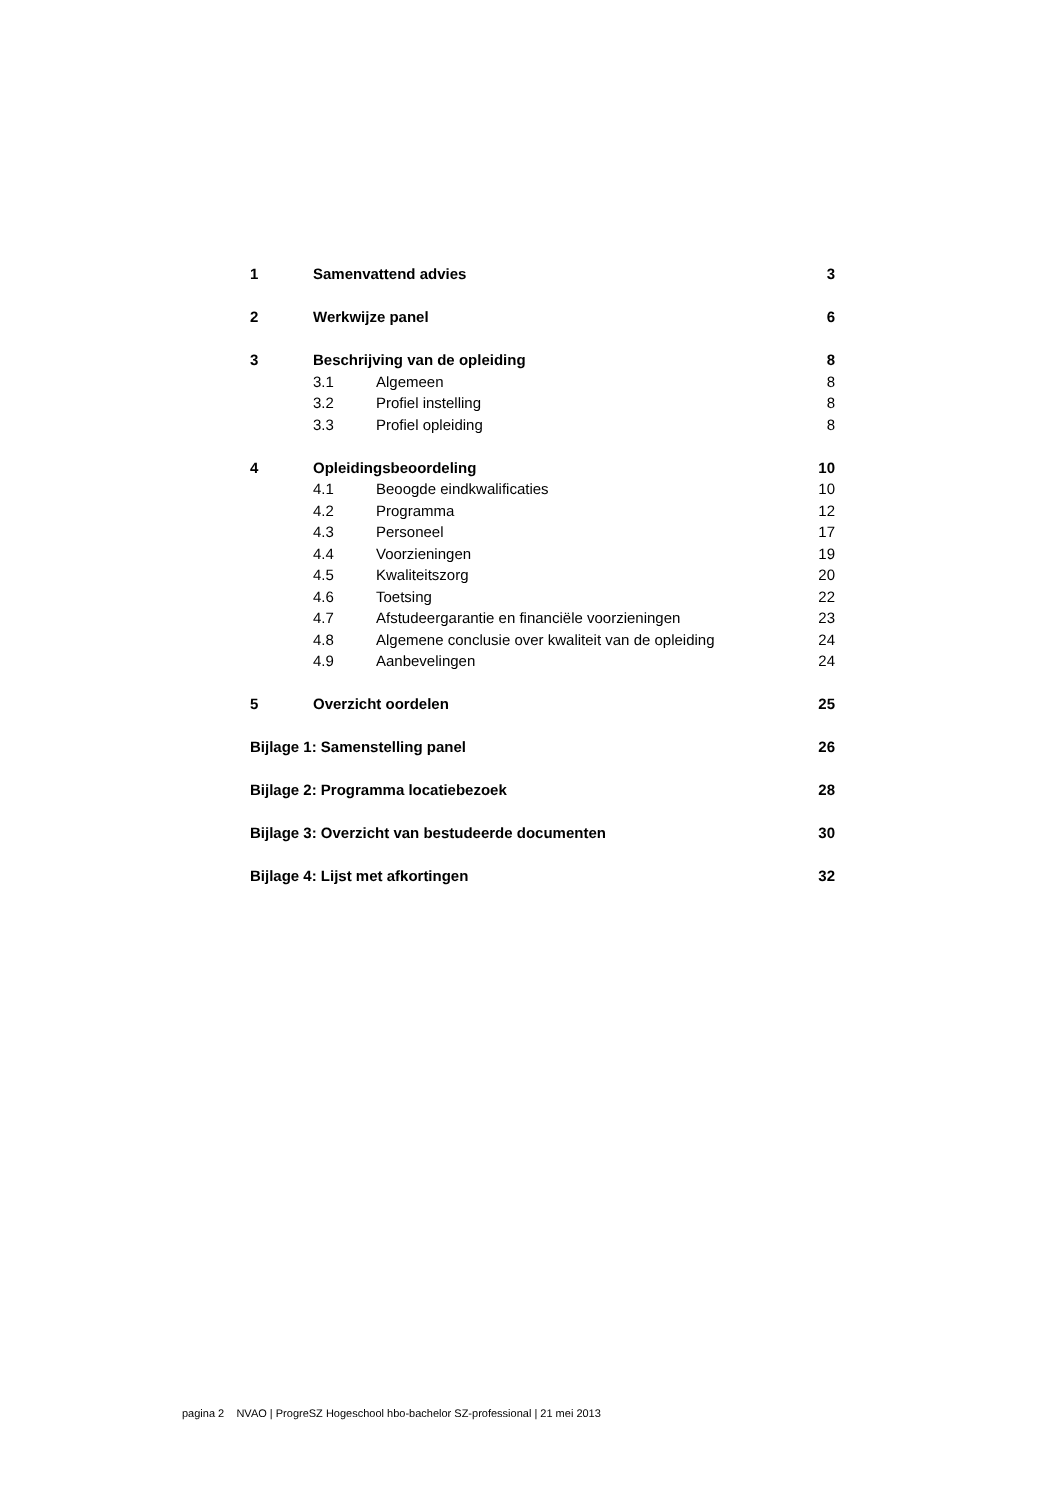1 Samenvattend advies 3
2 Werkwijze panel 6
3 Beschrijving van de opleiding 8
3.1 Algemeen 8
3.2 Profiel instelling 8
3.3 Profiel opleiding 8
4 Opleidingsbeoordeling 10
4.1 Beoogde eindkwalificaties 10
4.2 Programma 12
4.3 Personeel 17
4.4 Voorzieningen 19
4.5 Kwaliteitszorg 20
4.6 Toetsing 22
4.7 Afstudeergarantie en financiële voorzieningen 23
4.8 Algemene conclusie over kwaliteit van de opleiding 24
4.9 Aanbevelingen 24
5 Overzicht oordelen 25
Bijlage 1: Samenstelling panel 26
Bijlage 2: Programma locatiebezoek 28
Bijlage 3: Overzicht van bestudeerde documenten 30
Bijlage 4: Lijst met afkortingen 32
pagina 2 NVAO | ProgreSZ Hogeschool hbo-bachelor SZ-professional | 21 mei 2013